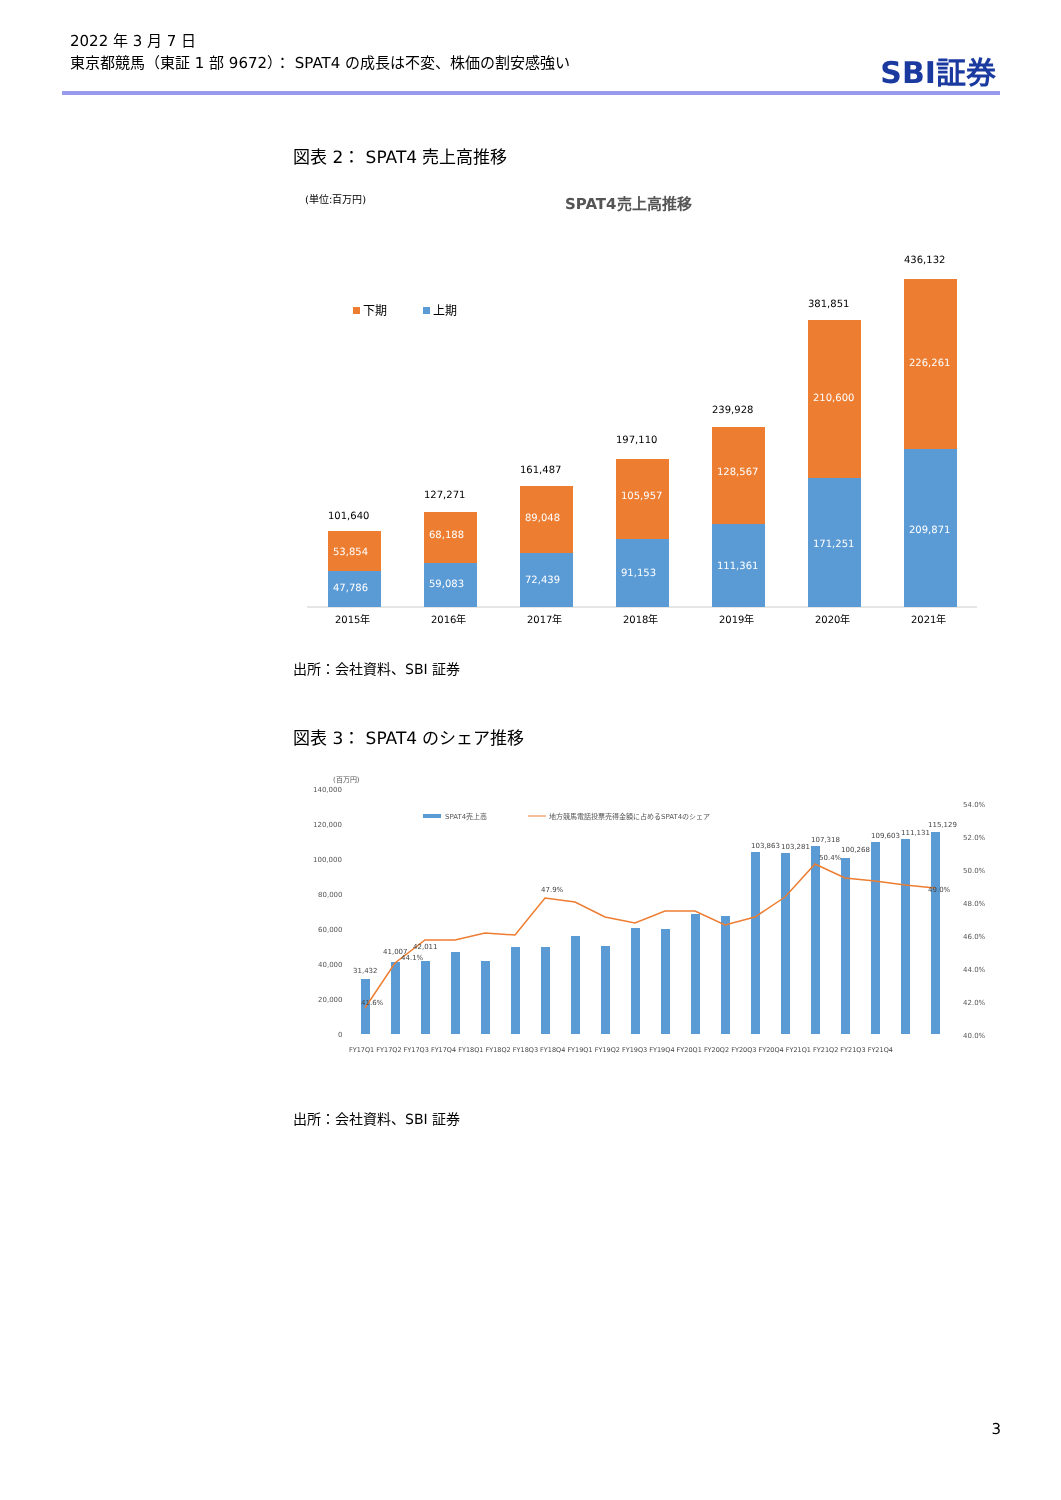2022 年 3 月 7 日
東京都競馬（東証 1 部 9672）： SPAT4 の成長は不変、株価の割安感強い
SBI証券
図表 2： SPAT4 売上高推移
(単位:百万円)
SPAT4売上高推移
下期
上期
47,786
53,854
101,640
2015年
59,083
68,188
127,271
2016年
72,439
89,048
161,487
2017年
91,153
105,957
197,110
2018年
111,361
128,567
239,928
2019年
171,251
210,600
381,851
2020年
209,871
226,261
436,132
2021年
出所：会社資料、SBI 証券
図表 3： SPAT4 のシェア推移
(百万円)
140,000
120,000
100,000
80,000
60,000
40,000
20,000
0
54.0%
52.0%
50.0%
48.0%
46.0%
44.0%
42.0%
40.0%
SPAT4売上高
地方競馬電話投票売得金額に占めるSPAT4のシェア
31,432
41.6%
44.1%
41,007
42,011
47.9%
103,863
103,281
107,318
100,268
109,603
111,131
115,129
49.0%
50.4%
FY17Q1 FY17Q2 FY17Q3 FY17Q4 FY18Q1 FY18Q2 FY18Q3 FY18Q4 FY19Q1 FY19Q2 FY19Q3 FY19Q4 FY20Q1 FY20Q2 FY20Q3 FY20Q4 FY21Q1 FY21Q2 FY21Q3 FY21Q4
出所：会社資料、SBI 証券
3